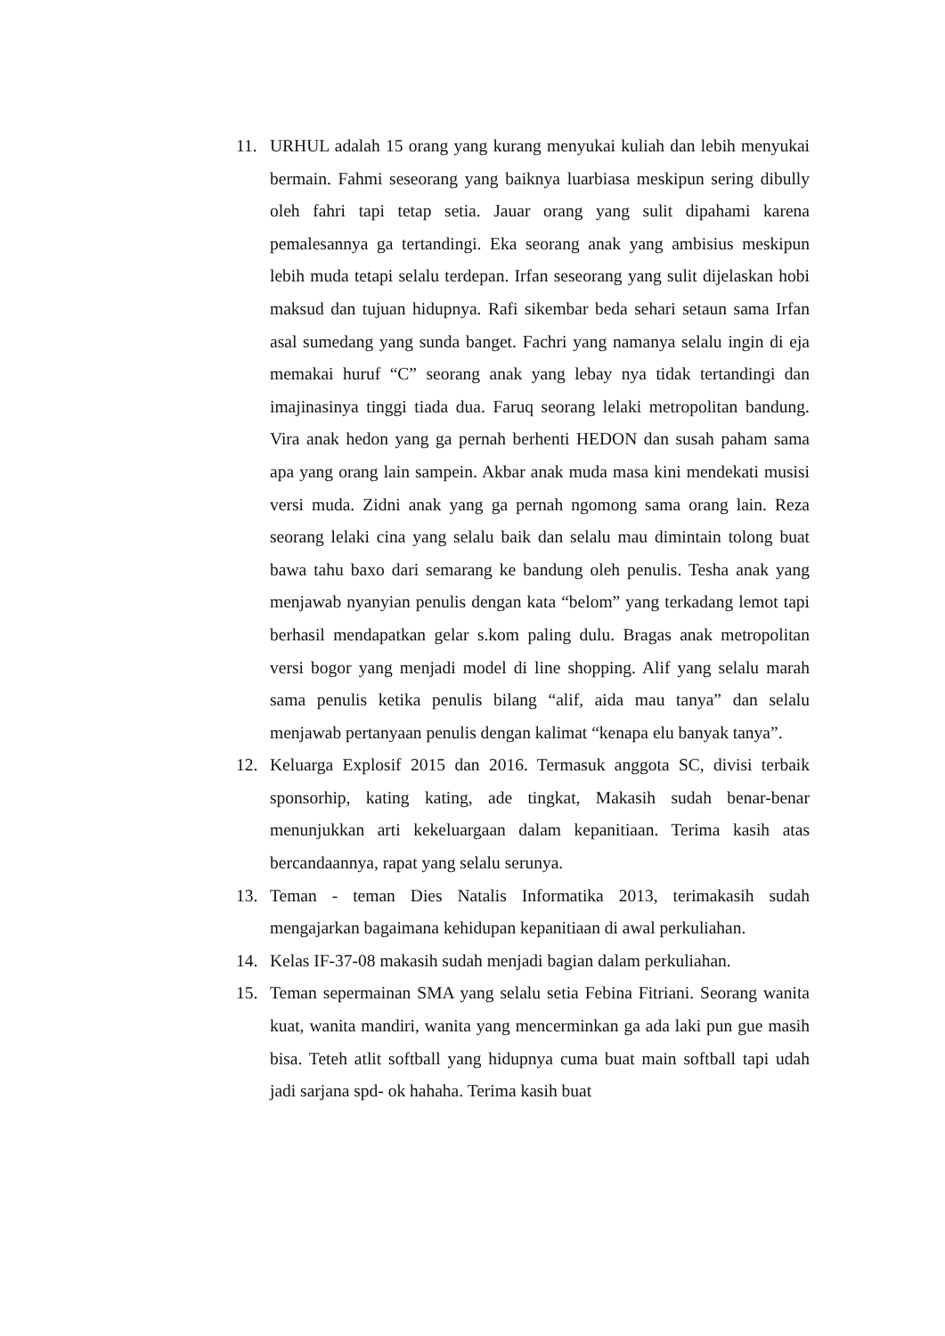11. URHUL adalah 15 orang yang kurang menyukai kuliah dan lebih menyukai bermain. Fahmi seseorang yang baiknya luarbiasa meskipun sering dibully oleh fahri tapi tetap setia. Jauar orang yang sulit dipahami karena pemalesannya ga tertandingi. Eka seorang anak yang ambisius meskipun lebih muda tetapi selalu terdepan. Irfan seseorang yang sulit dijelaskan hobi maksud dan tujuan hidupnya. Rafi sikembar beda sehari setaun sama Irfan asal sumedang yang sunda banget. Fachri yang namanya selalu ingin di eja memakai huruf “C” seorang anak yang lebay nya tidak tertandingi dan imajinasinya tinggi tiada dua. Faruq seorang lelaki metropolitan bandung. Vira anak hedon yang ga pernah berhenti HEDON dan susah paham sama apa yang orang lain sampein. Akbar anak muda masa kini mendekati musisi versi muda. Zidni anak yang ga pernah ngomong sama orang lain. Reza seorang lelaki cina yang selalu baik dan selalu mau dimintain tolong buat bawa tahu baxo dari semarang ke bandung oleh penulis. Tesha anak yang menjawab nyanyian penulis dengan kata “belom” yang terkadang lemot tapi berhasil mendapatkan gelar s.kom paling dulu. Bragas anak metropolitan versi bogor yang menjadi model di line shopping. Alif yang selalu marah sama penulis ketika penulis bilang “alif, aida mau tanya” dan selalu menjawab pertanyaan penulis dengan kalimat “kenapa elu banyak tanya”.
12. Keluarga Explosif 2015 dan 2016. Termasuk anggota SC, divisi terbaik sponsorhip, kating kating, ade tingkat, Makasih sudah benar-benar menunjukkan arti kekeluargaan dalam kepanitiaan. Terima kasih atas bercandaannya, rapat yang selalu serunya.
13. Teman - teman Dies Natalis Informatika 2013, terimakasih sudah mengajarkan bagaimana kehidupan kepanitiaan di awal perkuliahan.
14. Kelas IF-37-08 makasih sudah menjadi bagian dalam perkuliahan.
15. Teman sepermainan SMA yang selalu setia Febina Fitriani. Seorang wanita kuat, wanita mandiri, wanita yang mencerminkan ga ada laki pun gue masih bisa. Teteh atlit softball yang hidupnya cuma buat main softball tapi udah jadi sarjana spd- ok hahaha. Terima kasih buat